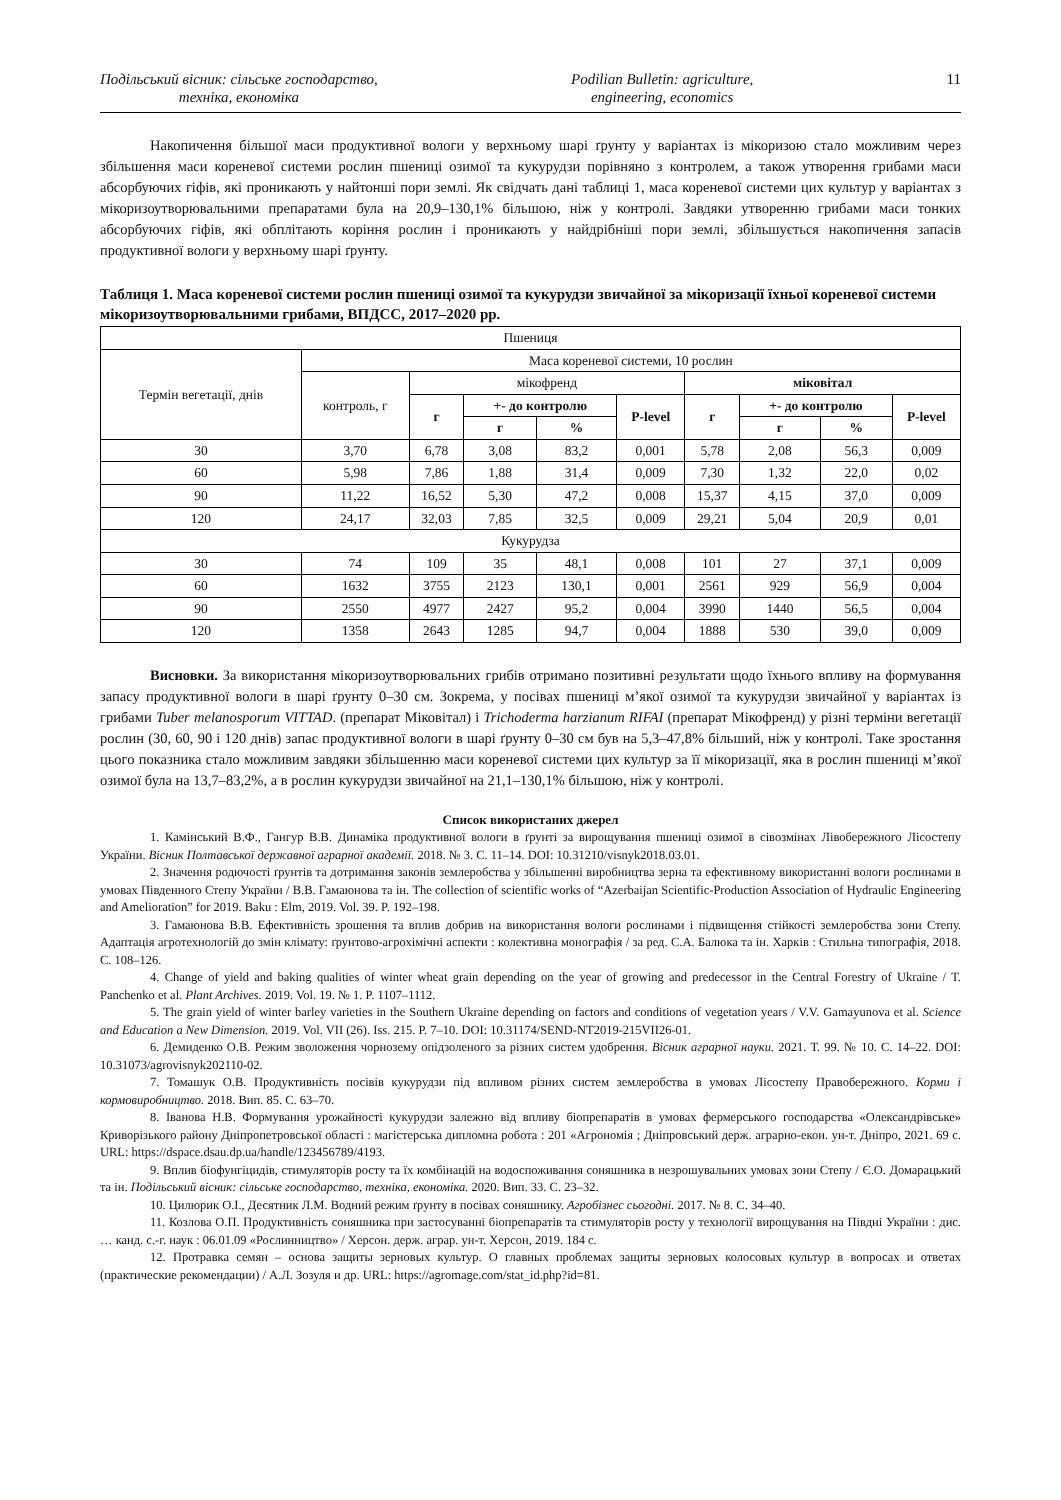Подільський вісник: сільське господарство,
техніка, економіка
Podilian Bulletin: agriculture,
engineering, economics
11
Накопичення більшої маси продуктивної вологи у верхньому шарі ґрунту у варіантах із мікоризою стало можливим через збільшення маси кореневої системи рослин пшениці озимої та кукурудзи порівняно з контролем, а також утворення грибами маси абсорбуючих гіфів, які проникають у найтонші пори землі. Як свідчать дані таблиці 1, маса кореневої системи цих культур у варіантах з мікоризоутворювальними препаратами була на 20,9–130,1% більшою, ніж у контролі. Завдяки утворенню грибами маси тонких абсорбуючих гіфів, які обплітають коріння рослин і проникають у найдрібніші пори землі, збільшується накопичення запасів продуктивної вологи у верхньому шарі ґрунту.
Таблиця 1. Маса кореневої системи рослин пшениці озимої та кукурудзи звичайної за мікоризації їхньої кореневої системи мікоризоутворювальними грибами, ВПДСС, 2017–2020 рр.
| Пшениця | | | | | | | | | |
| Термін вегетації, днів | Маса кореневої системи, 10 рослин | | | | | | | | |
| | контроль, г | мікофренд | | | | міковітал | | | |
| | | г | +- до контролю | | P-level | г | +- до контролю | | P-level |
| | | | г | % | | | г | % | |
| 30 | 3,70 | 6,78 | 3,08 | 83,2 | 0,001 | 5,78 | 2,08 | 56,3 | 0,009 |
| 60 | 5,98 | 7,86 | 1,88 | 31,4 | 0,009 | 7,30 | 1,32 | 22,0 | 0,02 |
| 90 | 11,22 | 16,52 | 5,30 | 47,2 | 0,008 | 15,37 | 4,15 | 37,0 | 0,009 |
| 120 | 24,17 | 32,03 | 7,85 | 32,5 | 0,009 | 29,21 | 5,04 | 20,9 | 0,01 |
| Кукурудза | | | | | | | | | |
| 30 | 74 | 109 | 35 | 48,1 | 0,008 | 101 | 27 | 37,1 | 0,009 |
| 60 | 1632 | 3755 | 2123 | 130,1 | 0,001 | 2561 | 929 | 56,9 | 0,004 |
| 90 | 2550 | 4977 | 2427 | 95,2 | 0,004 | 3990 | 1440 | 56,5 | 0,004 |
| 120 | 1358 | 2643 | 1285 | 94,7 | 0,004 | 1888 | 530 | 39,0 | 0,009 |
Висновки. За використання мікоризоутворювальних грибів отримано позитивні результати щодо їхнього впливу на формування запасу продуктивної вологи в шарі ґрунту 0–30 см. Зокрема, у посівах пшениці м’якої озимої та кукурудзи звичайної у варіантах із грибами Tuber melanosporum VITTAD. (препарат Міковітал) і Trichoderma harzianum RIFAI (препарат Мікофренд) у різні терміни вегетації рослин (30, 60, 90 і 120 днів) запас продуктивної вологи в шарі ґрунту 0–30 см був на 5,3–47,8% більший, ніж у контролі. Таке зростання цього показника стало можливим завдяки збільшенню маси кореневої системи цих культур за її мікоризації, яка в рослин пшениці м’якої озимої була на 13,7–83,2%, а в рослин кукурудзи звичайної на 21,1–130,1% більшою, ніж у контролі.
Список використаних джерел
1. Камінський В.Ф., Гангур В.В. Динаміка продуктивної вологи в ґрунті за вирощування пшениці озимої в сівозмінах Лівобережного Лісостепу України. Вісник Полтавської державної аграрної академії. 2018. № 3. С. 11–14. DOI: 10.31210/visnyk2018.03.01.
2. Значення родючості ґрунтів та дотримання законів землеробства у збільшенні виробництва зерна та ефективному використанні вологи рослинами в умовах Південного Степу України / В.В. Гамаюнова та ін. The collection of scientific works of “Azerbaijan Scientific-Production Association of Hydraulic Engineering and Amelioration” for 2019. Baku : Elm, 2019. Vol. 39. P. 192–198.
3. Гамаюнова В.В. Ефективність зрошення та вплив добрив на використання вологи рослинами і підвищення стійкості землеробства зони Степу. Адаптація агротехнологій до змін клімату: ґрунтово-агрохімічні аспекти : колективна монографія / за ред. С.А. Балюка та ін. Харків : Стильна типографія, 2018. С. 108–126.
4. Change of yield and baking qualities of winter wheat grain depending on the year of growing and predecessor in the Central Forestry of Ukraine / T. Panchenko et al. Plant Archives. 2019. Vol. 19. № 1. P. 1107–1112.
5. The grain yield of winter barley varieties in the Southern Ukraine depending on factors and conditions of vegetation years / V.V. Gamayunova et al. Science and Education a New Dimension. 2019. Vol. VII (26). Iss. 215. P. 7–10. DOI: 10.31174/SEND-NT2019-215VII26-01.
6. Демиденко О.В. Режим зволоження чорнозему опідзоленого за різних систем удобрення. Вісник аграрної науки. 2021. Т. 99. № 10. С. 14–22. DOI: 10.31073/agrovisnyk202110-02.
7. Томашук О.В. Продуктивність посівів кукурудзи під впливом різних систем землеробства в умовах Лісостепу Правобережного. Корми і кормовиробництво. 2018. Вип. 85. С. 63–70.
8. Іванова Н.В. Формування урожайності кукурудзи залежно від впливу біопрепаратів в умовах фермерського господарства «Олександрівське» Криворізького району Дніпропетровської області : магістерська дипломна робота : 201 «Агрономія ; Дніпровський держ. аграрно-екон. ун-т. Дніпро, 2021. 69 с. URL: https://dspace.dsau.dp.ua/handle/123456789/4193.
9. Вплив біофунгіцидів, стимуляторів росту та їх комбінацій на водоспоживання соняшника в незрошувальних умовах зони Степу / Є.О. Домарацький та ін. Подільський вісник: сільське господарство, техніка, економіка. 2020. Вип. 33. С. 23–32.
10. Цилюрик О.І., Десятник Л.М. Водний режим ґрунту в посівах соняшнику. Агробізнес сьогодні. 2017. № 8. С. 34–40.
11. Козлова О.П. Продуктивність соняшника при застосуванні біопрепаратів та стимуляторів росту у технології вирощування на Півдні України : дис. … канд. с.-г. наук : 06.01.09 «Рослинництво» / Херсон. держ. аграр. ун-т. Херсон, 2019. 184 с.
12. Протравка семян – основа защиты зерновых культур. О главных проблемах защиты зерновых колосовых культур в вопросах и ответах (практические рекомендации) / А.Л. Зозуля и др. URL: https://agromage.com/stat_id.php?id=81.